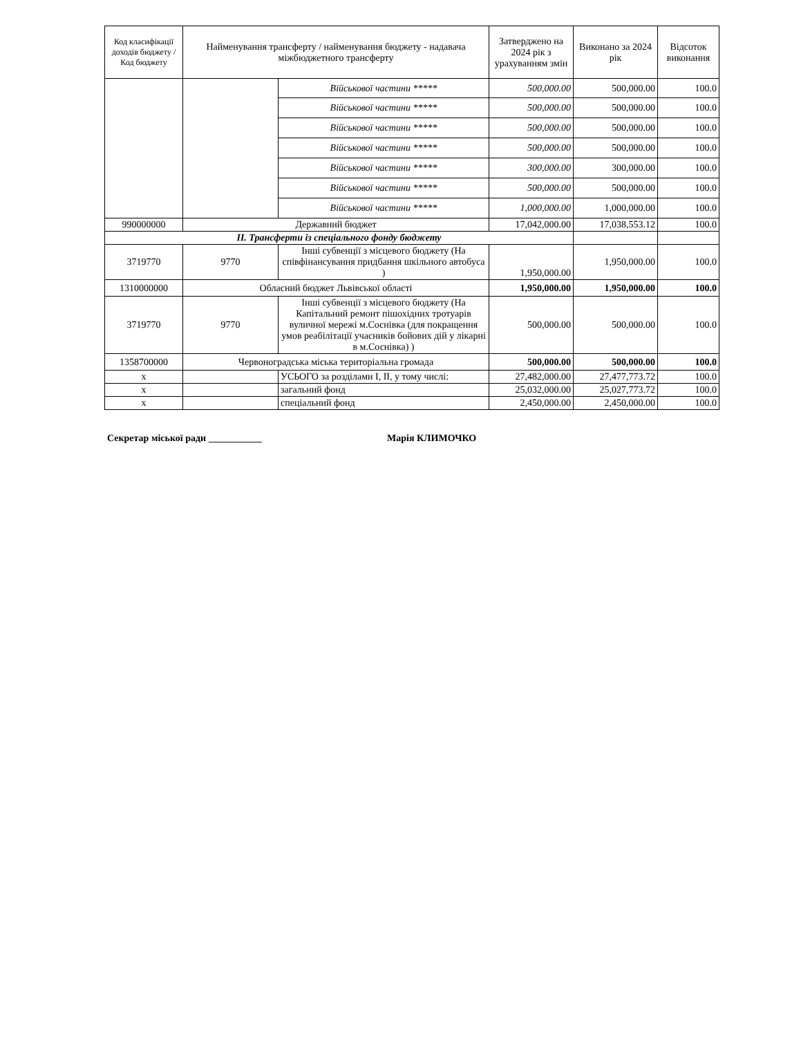| Код класифікації доходів бюджету / Код бюджету | Найменування трансферту / найменування бюджету - надавача міжбюджетного трансферту | | Затверджено на 2024 рік з урахуванням змін | Виконано за 2024 рік | Відсоток виконання |
| --- | --- | --- | --- | --- | --- |
| | | Військової частини ***** | 500,000.00 | 500,000.00 | 100.0 |
| | | Військової частини ***** | 500,000.00 | 500,000.00 | 100.0 |
| | | Військової частини ***** | 500,000.00 | 500,000.00 | 100.0 |
| | | Військової частини ***** | 500,000.00 | 500,000.00 | 100.0 |
| | | Військової частини ***** | 300,000.00 | 300,000.00 | 100.0 |
| | | Військової частини ***** | 500,000.00 | 500,000.00 | 100.0 |
| | | Військової частини ***** | 1,000,000.00 | 1,000,000.00 | 100.0 |
| 990000000 | Державний бюджет | | 17,042,000.00 | 17,038,553.12 | 100.0 |
| II. Трансферти із спеціального фонду бюджету | | | | | |
| 3719770 | 9770 | Інші субвенції з місцевого бюджету (На співфінансування придбання шкільного автобуса ) | 1,950,000.00 | 1,950,000.00 | 100.0 |
| 1310000000 | Обласний бюджет Львівської області | | 1,950,000.00 | 1,950,000.00 | 100.0 |
| 3719770 | 9770 | Інші субвенції з місцевого бюджету (На Капітальний ремонт пішохідних тротуарів вуличної мережі м.Соснівка (для покращення умов реабілітації учасників бойових дій у лікарні в м.Соснівка) ) | 500,000.00 | 500,000.00 | 100.0 |
| 1358700000 | Червоноградська міська територіальна громада | | 500,000.00 | 500,000.00 | 100.0 |
| x | | УСЬОГО за розділами I, II, у тому числі: | 27,482,000.00 | 27,477,773.72 | 100.0 |
| x | | загальний фонд | 25,032,000.00 | 25,027,773.72 | 100.0 |
| x | | спеціальний фонд | 2,450,000.00 | 2,450,000.00 | 100.0 |
Секретар міської ради ___________ Марія КЛИМОЧКО